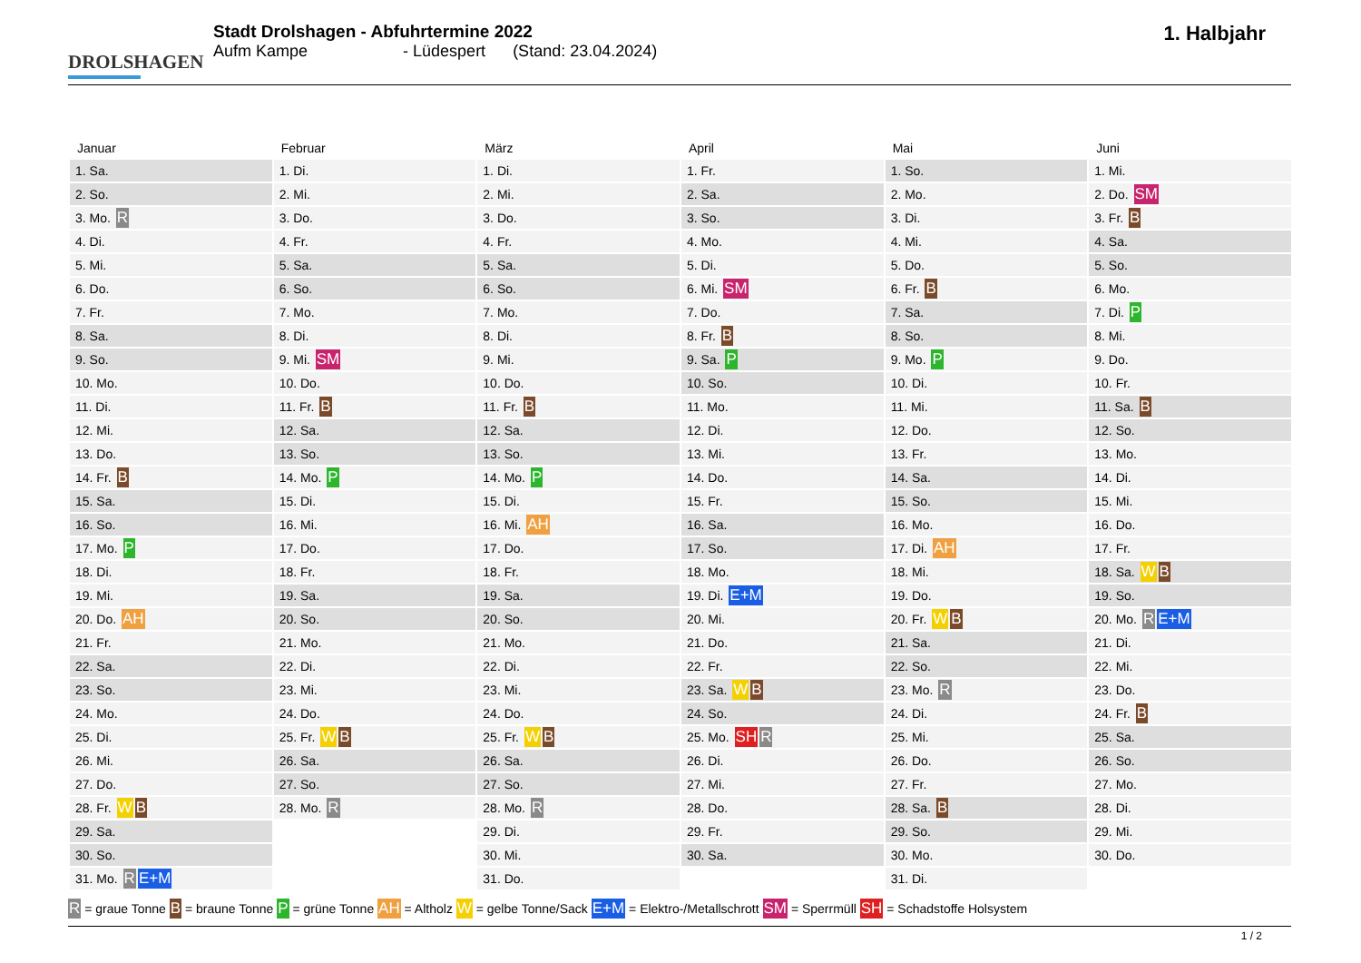DROLSHAGEN
Stadt Drolshagen - Abfuhrtermine 2022
Aufm Kampe - Lüdespert (Stand: 23.04.2024)
1. Halbjahr
| Januar | Februar | März | April | Mai | Juni |
| --- | --- | --- | --- | --- | --- |
| 1. Sa. | 1. Di. | 1. Di. | 1. Fr. | 1. So. | 1. Mi. |
| 2. So. | 2. Mi. | 2. Mi. | 2. Sa. | 2. Mo. | 2. Do. SM |
| 3. Mo. R | 3. Do. | 3. Do. | 3. So. | 3. Di. | 3. Fr. B |
| 4. Di. | 4. Fr. | 4. Fr. | 4. Mo. | 4. Mi. | 4. Sa. |
| 5. Mi. | 5. Sa. | 5. Sa. | 5. Di. | 5. Do. | 5. So. |
| 6. Do. | 6. So. | 6. So. | 6. Mi. SM | 6. Fr. B | 6. Mo. |
| 7. Fr. | 7. Mo. | 7. Mo. | 7. Do. | 7. Sa. | 7. Di. P |
| 8. Sa. | 8. Di. | 8. Di. | 8. Fr. B | 8. So. | 8. Mi. |
| 9. So. | 9. Mi. SM | 9. Mi. | 9. Sa. P | 9. Mo. P | 9. Do. |
| 10. Mo. | 10. Do. | 10. Do. | 10. So. | 10. Di. | 10. Fr. |
| 11. Di. | 11. Fr. B | 11. Fr. B | 11. Mo. | 11. Mi. | 11. Sa. B |
| 12. Mi. | 12. Sa. | 12. Sa. | 12. Di. | 12. Do. | 12. So. |
| 13. Do. | 13. So. | 13. So. | 13. Mi. | 13. Fr. | 13. Mo. |
| 14. Fr. B | 14. Mo. P | 14. Mo. P | 14. Do. | 14. Sa. | 14. Di. |
| 15. Sa. | 15. Di. | 15. Di. | 15. Fr. | 15. So. | 15. Mi. |
| 16. So. | 16. Mi. | 16. Mi. AH | 16. Sa. | 16. Mo. | 16. Do. |
| 17. Mo. P | 17. Do. | 17. Do. | 17. So. | 17. Di. AH | 17. Fr. |
| 18. Di. | 18. Fr. | 18. Fr. | 18. Mo. | 18. Mi. | 18. Sa. W B |
| 19. Mi. | 19. Sa. | 19. Sa. | 19. Di. E+M | 19. Do. | 19. So. |
| 20. Do. AH | 20. So. | 20. So. | 20. Mi. | 20. Fr. W B | 20. Mo. R E+M |
| 21. Fr. | 21. Mo. | 21. Mo. | 21. Do. | 21. Sa. | 21. Di. |
| 22. Sa. | 22. Di. | 22. Di. | 22. Fr. | 22. So. | 22. Mi. |
| 23. So. | 23. Mi. | 23. Mi. | 23. Sa. W B | 23. Mo. R | 23. Do. |
| 24. Mo. | 24. Do. | 24. Do. | 24. So. | 24. Di. | 24. Fr. B |
| 25. Di. | 25. Fr. W B | 25. Fr. W B | 25. Mo. SH R | 25. Mi. | 25. Sa. |
| 26. Mi. | 26. Sa. | 26. Sa. | 26. Di. | 26. Do. | 26. So. |
| 27. Do. | 27. So. | 27. So. | 27. Mi. | 27. Fr. | 27. Mo. |
| 28. Fr. W B | 28. Mo. R | 28. Mo. R | 28. Do. | 28. Sa. B | 28. Di. |
| 29. Sa. | | 29. Di. | 29. Fr. | 29. So. | 29. Mi. |
| 30. So. | | 30. Mi. | 30. Sa. | 30. Mo. | 30. Do. |
| 31. Mo. R E+M | | 31. Do. | | 31. Di. | |
R = graue Tonne B = braune Tonne P = grüne Tonne AH = Altholz W = gelbe Tonne/Sack E+M = Elektro-/Metallschrott SM = Sperrmüll SH = Schadstoffe Holsystem
1 / 2